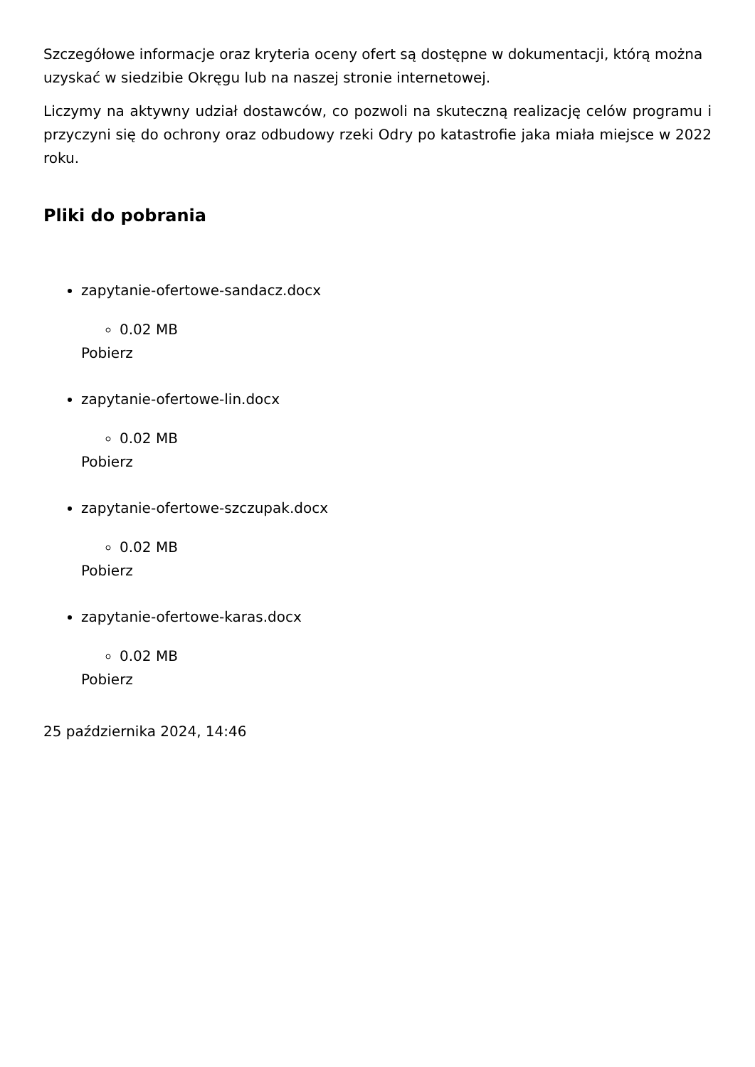Szczegółowe informacje oraz kryteria oceny ofert są dostępne w dokumentacji, którą można uzyskać w siedzibie Okręgu lub na naszej stronie internetowej.
Liczymy na aktywny udział dostawców, co pozwoli na skuteczną realizację celów programu i przyczyni się do ochrony oraz odbudowy rzeki Odry po katastrofie jaka miała miejsce w 2022 roku.
Pliki do pobrania
zapytanie-ofertowe-sandacz.docx
0.02 MB
Pobierz
zapytanie-ofertowe-lin.docx
0.02 MB
Pobierz
zapytanie-ofertowe-szczupak.docx
0.02 MB
Pobierz
zapytanie-ofertowe-karas.docx
0.02 MB
Pobierz
25 października 2024, 14:46